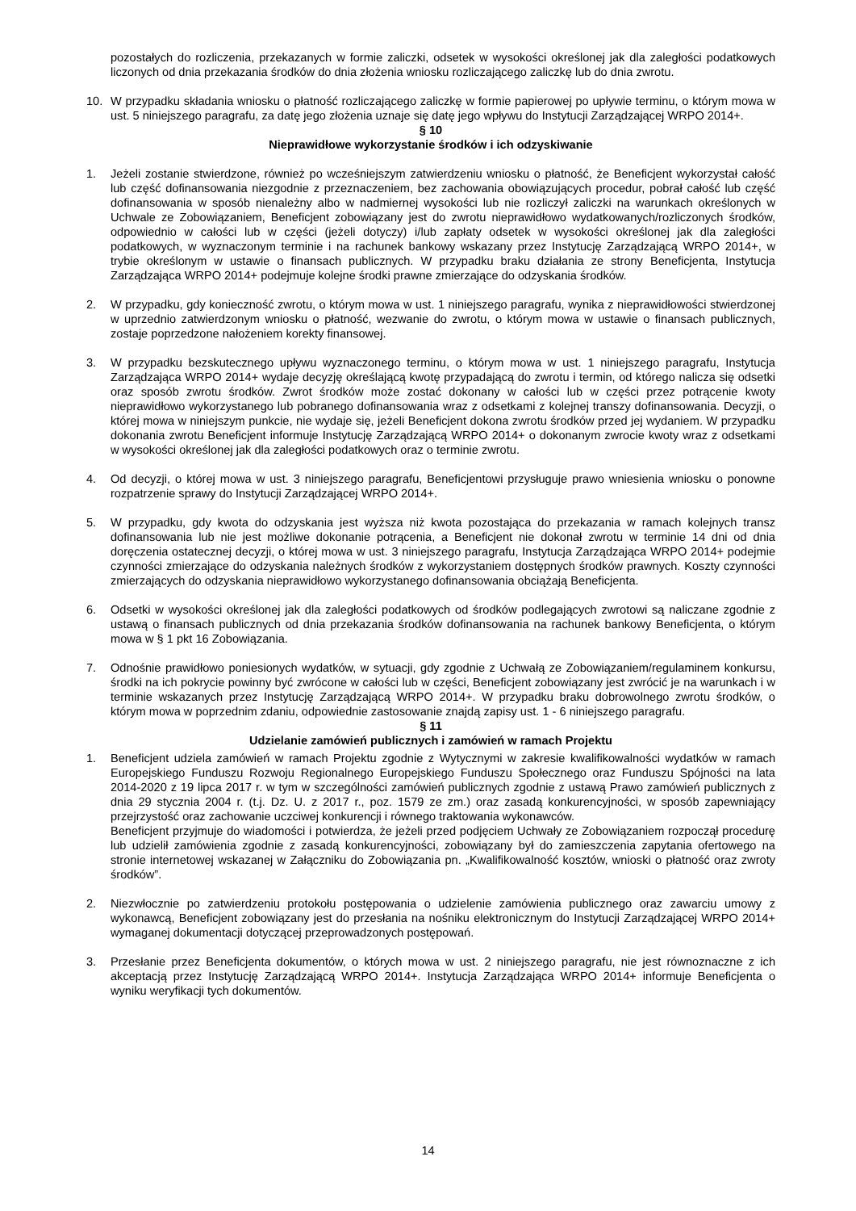pozostałych do rozliczenia, przekazanych w formie zaliczki, odsetek w wysokości określonej jak dla zaległości podatkowych liczonych od dnia przekazania środków do dnia złożenia wniosku rozliczającego zaliczkę lub do dnia zwrotu.
10. W przypadku składania wniosku o płatność rozliczającego zaliczkę w formie papierowej po upływie terminu, o którym mowa w ust. 5 niniejszego paragrafu, za datę jego złożenia uznaje się datę jego wpływu do Instytucji Zarządzającej WRPO 2014+.
§ 10
Nieprawidłowe wykorzystanie środków i ich odzyskiwanie
1. Jeżeli zostanie stwierdzone, również po wcześniejszym zatwierdzeniu wniosku o płatność, że Beneficjent wykorzystał całość lub część dofinansowania niezgodnie z przeznaczeniem, bez zachowania obowiązujących procedur, pobrał całość lub część dofinansowania w sposób nienależny albo w nadmiernej wysokości lub nie rozliczył zaliczki na warunkach określonych w Uchwale ze Zobowiązaniem, Beneficjent zobowiązany jest do zwrotu nieprawidłowo wydatkowanych/rozliczonych środków, odpowiednio w całości lub w części (jeżeli dotyczy) i/lub zapłaty odsetek w wysokości określonej jak dla zaległości podatkowych, w wyznaczonym terminie i na rachunek bankowy wskazany przez Instytucję Zarządzającą WRPO 2014+, w trybie określonym w ustawie o finansach publicznych. W przypadku braku działania ze strony Beneficjenta, Instytucja Zarządzająca WRPO 2014+ podejmuje kolejne środki prawne zmierzające do odzyskania środków.
2. W przypadku, gdy konieczność zwrotu, o którym mowa w ust. 1 niniejszego paragrafu, wynika z nieprawidłowości stwierdzonej w uprzednio zatwierdzonym wniosku o płatność, wezwanie do zwrotu, o którym mowa w ustawie o finansach publicznych, zostaje poprzedzone nałożeniem korekty finansowej.
3. W przypadku bezskutecznego upływu wyznaczonego terminu, o którym mowa w ust. 1 niniejszego paragrafu, Instytucja Zarządzająca WRPO 2014+ wydaje decyzję określającą kwotę przypadającą do zwrotu i termin, od którego nalicza się odsetki oraz sposób zwrotu środków. Zwrot środków może zostać dokonany w całości lub w części przez potrącenie kwoty nieprawidłowo wykorzystanego lub pobranego dofinansowania wraz z odsetkami z kolejnej transzy dofinansowania. Decyzji, o której mowa w niniejszym punkcie, nie wydaje się, jeżeli Beneficjent dokona zwrotu środków przed jej wydaniem. W przypadku dokonania zwrotu Beneficjent informuje Instytucję Zarządzającą WRPO 2014+ o dokonanym zwrocie kwoty wraz z odsetkami w wysokości określonej jak dla zaległości podatkowych oraz o terminie zwrotu.
4. Od decyzji, o której mowa w ust. 3 niniejszego paragrafu, Beneficjentowi przysługuje prawo wniesienia wniosku o ponowne rozpatrzenie sprawy do Instytucji Zarządzającej WRPO 2014+.
5. W przypadku, gdy kwota do odzyskania jest wyższa niż kwota pozostająca do przekazania w ramach kolejnych transz dofinansowania lub nie jest możliwe dokonanie potrącenia, a Beneficjent nie dokonał zwrotu w terminie 14 dni od dnia doręczenia ostatecznej decyzji, o której mowa w ust. 3 niniejszego paragrafu, Instytucja Zarządzająca WRPO 2014+ podejmie czynności zmierzające do odzyskania należnych środków z wykorzystaniem dostępnych środków prawnych. Koszty czynności zmierzających do odzyskania nieprawidłowo wykorzystanego dofinansowania obciążają Beneficjenta.
6. Odsetki w wysokości określonej jak dla zaległości podatkowych od środków podlegających zwrotowi są naliczane zgodnie z ustawą o finansach publicznych od dnia przekazania środków dofinansowania na rachunek bankowy Beneficjenta, o którym mowa w § 1 pkt 16 Zobowiązania.
7. Odnośnie prawidłowo poniesionych wydatków, w sytuacji, gdy zgodnie z Uchwałą ze Zobowiązaniem/regulaminem konkursu, środki na ich pokrycie powinny być zwrócone w całości lub w części, Beneficjent zobowiązany jest zwrócić je na warunkach i w terminie wskazanych przez Instytucję Zarządzającą WRPO 2014+. W przypadku braku dobrowolnego zwrotu środków, o którym mowa w poprzednim zdaniu, odpowiednie zastosowanie znajdą zapisy ust. 1 - 6 niniejszego paragrafu.
§ 11
Udzielanie zamówień publicznych i zamówień w ramach Projektu
1. Beneficjent udziela zamówień w ramach Projektu zgodnie z Wytycznymi w zakresie kwalifikowalności wydatków w ramach Europejskiego Funduszu Rozwoju Regionalnego Europejskiego Funduszu Społecznego oraz Funduszu Spójności na lata 2014-2020 z 19 lipca 2017 r. w tym w szczególności zamówień publicznych zgodnie z ustawą Prawo zamówień publicznych z dnia 29 stycznia 2004 r. (t.j. Dz. U. z 2017 r., poz. 1579 ze zm.) oraz zasadą konkurencyjności, w sposób zapewniający przejrzystość oraz zachowanie uczciwej konkurencji i równego traktowania wykonawców.
Beneficjent przyjmuje do wiadomości i potwierdza, że jeżeli przed podjęciem Uchwały ze Zobowiązaniem rozpoczął procedurę lub udzielił zamówienia zgodnie z zasadą konkurencyjności, zobowiązany był do zamieszczenia zapytania ofertowego na stronie internetowej wskazanej w Załączniku do Zobowiązania pn. „Kwalifikowalność kosztów, wnioski o płatność oraz zwroty środków”.
2. Niezwłocznie po zatwierdzeniu protokołu postępowania o udzielenie zamówienia publicznego oraz zawarciu umowy z wykonawcą, Beneficjent zobowiązany jest do przesłania na nośniku elektronicznym do Instytucji Zarządzającej WRPO 2014+ wymaganej dokumentacji dotyczącej przeprowadzonych postępowań.
3. Przesłanie przez Beneficjenta dokumentów, o których mowa w ust. 2 niniejszego paragrafu, nie jest równoznaczne z ich akceptacją przez Instytucję Zarządzającą WRPO 2014+. Instytucja Zarządzająca WRPO 2014+ informuje Beneficjenta o wyniku weryfikacji tych dokumentów.
14